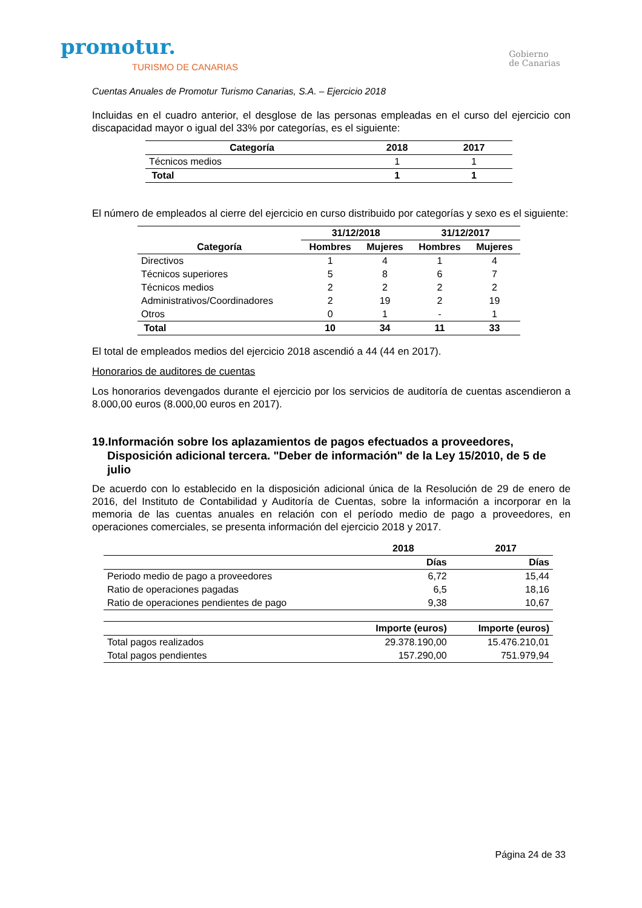promotur.
TURISMO DE CANARIAS
Gobierno
de Canarias
Cuentas Anuales de Promotur Turismo Canarias, S.A. – Ejercicio 2018
Incluidas en el cuadro anterior, el desglose de las personas empleadas en el curso del ejercicio con discapacidad mayor o igual del 33% por categorías, es el siguiente:
| Categoría | 2018 | 2017 |
| --- | --- | --- |
| Técnicos medios | 1 | 1 |
| Total | 1 | 1 |
El número de empleados al cierre del ejercicio en curso distribuido por categorías y sexo es el siguiente:
| | 31/12/2018 | | 31/12/2017 | |
| --- | --- | --- | --- | --- |
| Categoría | Hombres | Mujeres | Hombres | Mujeres |
| Directivos | 1 | 4 | 1 | 4 |
| Técnicos superiores | 5 | 8 | 6 | 7 |
| Técnicos medios | 2 | 2 | 2 | 2 |
| Administrativos/Coordinadores | 2 | 19 | 2 | 19 |
| Otros | 0 | 1 | - | 1 |
| Total | 10 | 34 | 11 | 33 |
El total de empleados medios del ejercicio 2018 ascendió a 44 (44 en 2017).
Honorarios de auditores de cuentas
Los honorarios devengados durante el ejercicio por los servicios de auditoría de cuentas ascendieron a 8.000,00 euros (8.000,00 euros en 2017).
19.Información sobre los aplazamientos de pagos efectuados a proveedores, Disposición adicional tercera. "Deber de información" de la Ley 15/2010, de 5 de julio
De acuerdo con lo establecido en la disposición adicional única de la Resolución de 29 de enero de 2016, del Instituto de Contabilidad y Auditoría de Cuentas, sobre la información a incorporar en la memoria de las cuentas anuales en relación con el período medio de pago a proveedores, en operaciones comerciales, se presenta información del ejercicio 2018 y 2017.
| | 2018 | 2017 |
| --- | --- | --- |
| | Días | Días |
| Periodo medio de pago a proveedores | 6,72 | 15,44 |
| Ratio de operaciones pagadas | 6,5 | 18,16 |
| Ratio de operaciones pendientes de pago | 9,38 | 10,67 |
| | Importe (euros) | Importe (euros) |
| Total pagos realizados | 29.378.190,00 | 15.476.210,01 |
| Total pagos pendientes | 157.290,00 | 751.979,94 |
Página 24 de 33